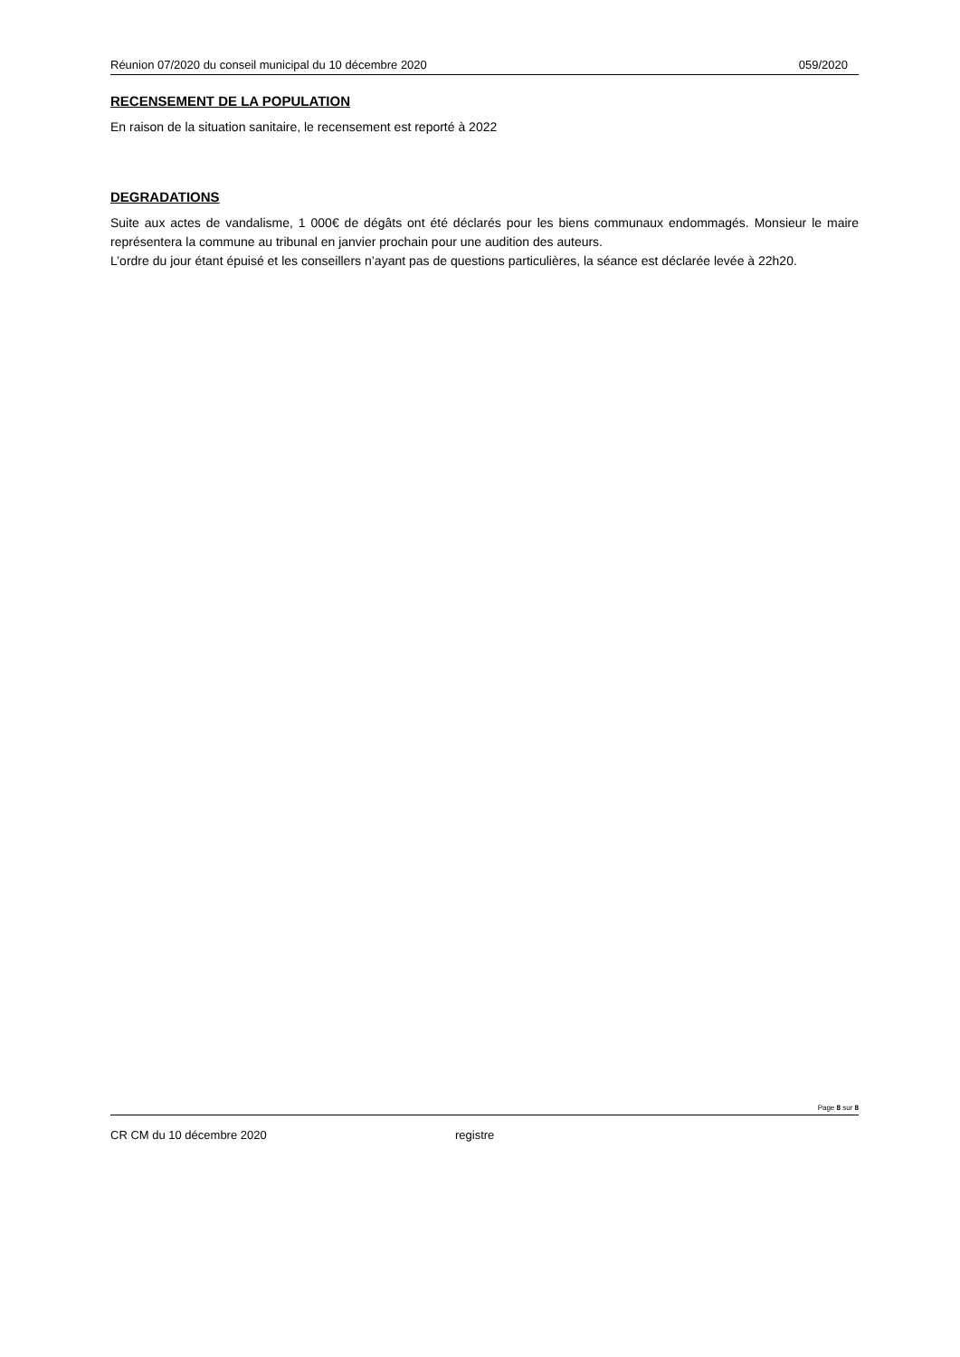Réunion 07/2020 du conseil municipal du 10 décembre 2020 059/2020
RECENSEMENT DE LA POPULATION
En raison de la situation sanitaire, le recensement est reporté à 2022
DEGRADATIONS
Suite aux actes de vandalisme, 1 000€ de dégâts ont été déclarés pour les biens communaux endommagés. Monsieur le maire représentera la commune au tribunal en janvier prochain pour une audition des auteurs.
L’ordre du jour étant épuisé et les conseillers n’ayant pas de questions particulières, la séance est déclarée levée à 22h20.
Page 8 sur 8
CR CM du 10 décembre 2020 registre